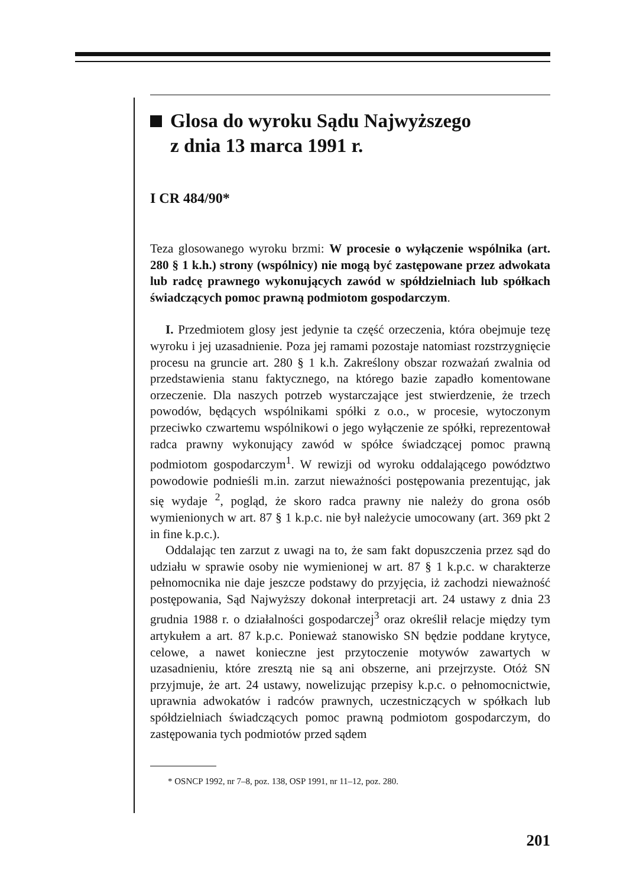Glosa do wyroku Sądu Najwyższego
z dnia 13 marca 1991 r.
I CR 484/90*
Teza glosowanego wyroku brzmi: W procesie o wyłączenie wspólnika (art. 280 § 1 k.h.) strony (wspólnicy) nie mogą być zastępowane przez adwokata lub radcę prawnego wykonujących zawód w spółdzielniach lub spółkach świadczących pomoc prawną podmiotom gospodarczym.
I. Przedmiotem glosy jest jedynie ta część orzeczenia, która obejmuje tezę wyroku i jej uzasadnienie. Poza jej ramami pozostaje natomiast rozstrzygnięcie procesu na gruncie art. 280 § 1 k.h. Zakreślony obszar rozważań zwalnia od przedstawienia stanu faktycznego, na którego bazie zapadło komentowane orzeczenie. Dla naszych potrzeb wystarczające jest stwierdzenie, że trzech powodów, będących wspólnikami spółki z o.o., w procesie, wytoczonym przeciwko czwartemu wspólnikowi o jego wyłączenie ze spółki, reprezentował radca prawny wykonujący zawód w spółce świadczącej pomoc prawną podmiotom gospodarczym<sup>1</sup>. W rewizji od wyroku oddalającego powództwo powodowie podnieśli m.in. zarzut nieważności postępowania prezentując, jak się wydaje <sup>2</sup>, pogląd, że skoro radca prawny nie należy do grona osób wymienionych w art. 87 § 1 k.p.c. nie był należycie umocowany (art. 369 pkt 2 in fine k.p.c.).
Oddalając ten zarzut z uwagi na to, że sam fakt dopuszczenia przez sąd do udziału w sprawie osoby nie wymienionej w art. 87 § 1 k.p.c. w charakterze pełnomocnika nie daje jeszcze podstawy do przyjęcia, iż zachodzi nieważność postępowania, Sąd Najwyższy dokonał interpretacji art. 24 ustawy z dnia 23 grudnia 1988 r. o działalności gospodarczej<sup>3</sup> oraz określił relacje między tym artykułem a art. 87 k.p.c. Ponieważ stanowisko SN będzie poddane krytyce, celowe, a nawet konieczne jest przytoczenie motywów zawartych w uzasadnieniu, które zresztą nie są ani obszerne, ani przejrzyste. Otóż SN przyjmuje, że art. 24 ustawy, nowelizując przepisy k.p.c. o pełnomocnictwie, uprawnia adwokatów i radców prawnych, uczestniczących w spółkach lub spółdzielniach świadczących pomoc prawną podmiotom gospodarczym, do zastępowania tych podmiotów przed sądem
* OSNCP 1992, nr 7–8, poz. 138, OSP 1991, nr 11–12, poz. 280.
201